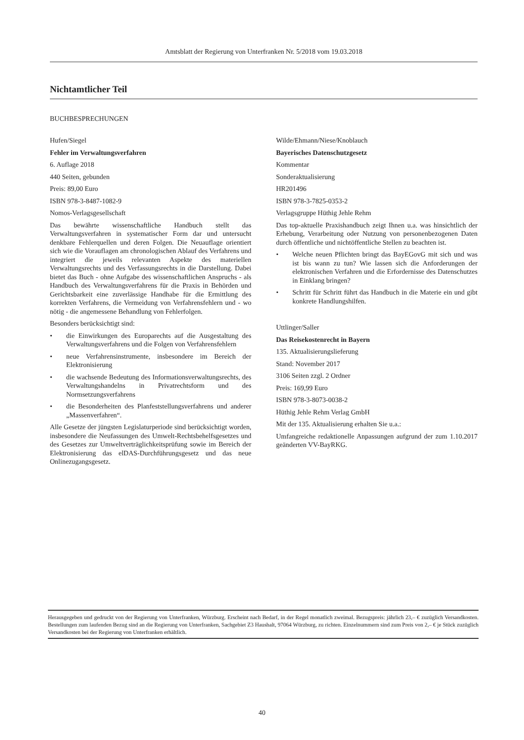Amtsblatt der Regierung von Unterfranken Nr. 5/2018 vom 19.03.2018
Nichtamtlicher Teil
BUCHBESPRECHUNGEN
Hufen/Siegel
Fehler im Verwaltungsverfahren
6. Auflage 2018
440 Seiten, gebunden
Preis: 89,00 Euro
ISBN 978-3-8487-1082-9
Nomos-Verlagsgesellschaft
Das bewährte wissenschaftliche Handbuch stellt das Verwaltungsverfahren in systematischer Form dar und untersucht denkbare Fehlerquellen und deren Folgen. Die Neuauflage orientiert sich wie die Vorauflagen am chronologischen Ablauf des Verfahrens und integriert die jeweils relevanten Aspekte des materiellen Verwaltungsrechts und des Verfassungsrechts in die Darstellung. Dabei bietet das Buch - ohne Aufgabe des wissenschaftlichen Anspruchs - als Handbuch des Verwaltungsverfahrens für die Praxis in Behörden und Gerichtsbarkeit eine zuverlässige Handhabe für die Ermittlung des korrekten Verfahrens, die Vermeidung von Verfahrensfehlern und - wo nötig - die angemessene Behandlung von Fehlerfolgen.
Besonders berücksichtigt sind:
• die Einwirkungen des Europarechts auf die Ausgestaltung des Verwaltungsverfahrens und die Folgen von Verfahrensfehlern
• neue Verfahrensinstrumente, insbesondere im Bereich der Elektronisierung
• die wachsende Bedeutung des Informationsverwaltungsrechts, des Verwaltungshandelns in Privatrechtsform und des Normsetzungsverfahrens
• die Besonderheiten des Planfeststellungsverfahrens und anderer „Massenverfahren“.
Alle Gesetze der jüngsten Legislaturperiode sind berücksichtigt worden, insbesondere die Neufassungen des Umwelt-Rechtsbehelfsgesetzes und des Gesetzes zur Umweltverträglichkeitsprüfung sowie im Bereich der Elektronisierung das elDAS-Durchführungsgesetz und das neue Onlinezugangsgesetz.
Wilde/Ehmann/Niese/Knoblauch
Bayerisches Datenschutzgesetz
Kommentar
Sonderaktualisierung
HR201496
ISBN 978-3-7825-0353-2
Verlagsgruppe Hüthig Jehle Rehm
Das top-aktuelle Praxishandbuch zeigt Ihnen u.a. was hinsichtlich der Erhebung, Verarbeitung oder Nutzung von personenbezogenen Daten durch öffentliche und nichtöffentliche Stellen zu beachten ist.
• Welche neuen Pflichten bringt das BayEGovG mit sich und was ist bis wann zu tun? Wie lassen sich die Anforderungen der elektronischen Verfahren und die Erfordernisse des Datenschutzes in Einklang bringen?
• Schritt für Schritt führt das Handbuch in die Materie ein und gibt konkrete Handlungshilfen.
Uttlinger/Saller
Das Reisekostenrecht in Bayern
135. Aktualisierungslieferung
Stand: November 2017
3106 Seiten zzgl. 2 Ordner
Preis: 169,99 Euro
ISBN 978-3-8073-0038-2
Hüthig Jehle Rehm Verlag GmbH
Mit der 135. Aktualisierung erhalten Sie u.a.:
Umfangreiche redaktionelle Anpassungen aufgrund der zum 1.10.2017 geänderten VV-BayRKG.
Herausgegeben und gedruckt von der Regierung von Unterfranken, Würzburg. Erscheint nach Bedarf, in der Regel monatlich zweimal. Bezugspreis: jährlich 23,– € zuzüglich Versandkosten. Bestellungen zum laufenden Bezug sind an die Regierung von Unterfranken, Sachgebiet Z3 Haushalt, 97064 Würzburg, zu richten. Einzelnummern sind zum Preis von 2,– € je Stück zuzüglich Versandkosten bei der Regierung von Unterfranken erhältlich.
40